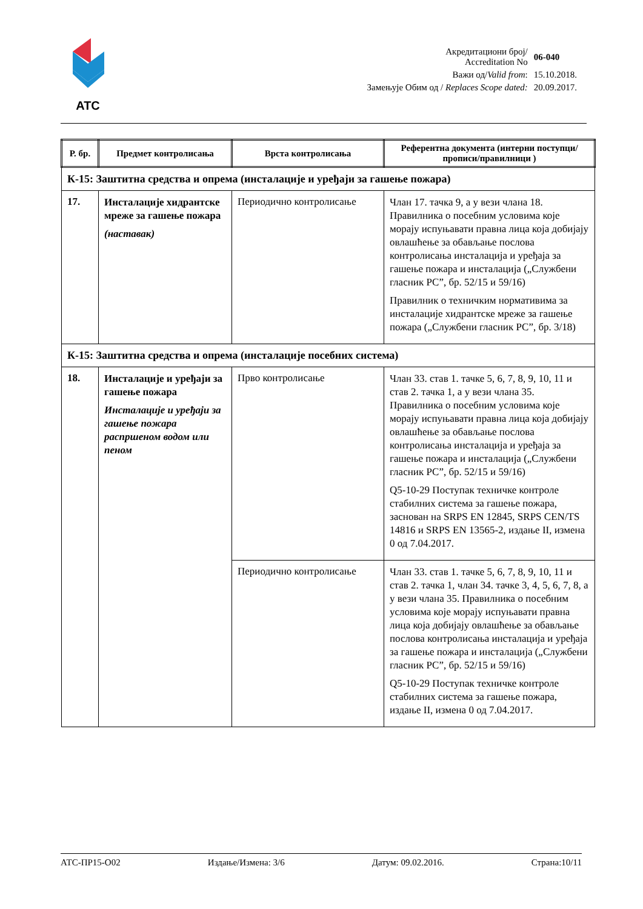ATC
| Акредитациони број/ Accreditation No | 06-040 |
| Важи од/ Valid from : | 15.10.2018. |
| Замењује Обим од / Replaces Scope dated: | 20.09.2017. |
| Р. бр. | Предмет контролисања | Врста контролисања | Референтна документа (интерни поступци/прописи/правилници ) |
| --- | --- | --- | --- |
| К-15: Заштитна средства и опрема (инсталације и уређаји за гашење пожара) | | | |
| 17. | Инсталације хидрантске мреже за гашење пожара (наставак) | Периодично контролисање | Члан 17. тачка 9, а у вези члана 18. Правилника о посебним условима које морају испуњавати правна лица која добијају овлашћење за обављање послова контролисања инсталација и уређаја за гашење пожара и инсталација („Службени гласник РС”, бр. 52/15 и 59/16) Правилник о техничким нормативима за инсталације хидрантске мреже за гашење пожара („Службени гласник РС”, бр. 3/18) |
| К-15: Заштитна средства и опрема (инсталације посебних система) | | | |
| 18. | Инсталације и уређаји за гашење пожара Инсталације и уређаји за гашење пожара распршеном водом или пеном | Прво контролисање | Члан 33. став 1. тачке 5, 6, 7, 8, 9, 10, 11 и став 2. тачка 1, а у вези члана 35. Правилника о посебним условима које морају испуњавати правна лица која добијају овлашћење за обављање послова контролисања инсталација и уређаја за гашење пожара и инсталација („Службени гласник РС”, бр. 52/15 и 59/16) Q5-10-29 Поступак техничке контроле стабилних система за гашење пожара, заснован на SRPS EN 12845, SRPS CEN/TS 14816 и SRPS EN 13565-2, издање II, измена 0 од 7.04.2017. |
| | | Периодично контролисање | Члан 33. став 1. тачке 5, 6, 7, 8, 9, 10, 11 и став 2. тачка 1, члан 34. тачке 3, 4, 5, 6, 7, 8, а у вези члана 35. Правилника о посебним условима које морају испуњавати правна лица која добијају овлашћење за обављање послова контролисања инсталација и уређаја за гашење пожара и инсталација („Службени гласник РС”, бр. 52/15 и 59/16) Q5-10-29 Поступак техничке контроле стабилних система за гашење пожара, издање II, измена 0 од 7.04.2017. |
АТС-ПР15-О02 Издање/Измена: 3/6 Датум: 09.02.2016. Страна:10/11